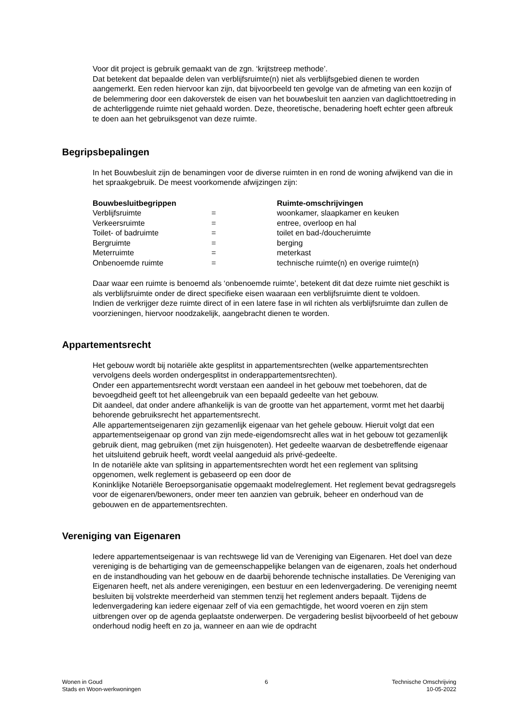Voor dit project is gebruik gemaakt van de zgn. ‘krijtstreep methode’.
Dat betekent dat bepaalde delen van verblijfsruimte(n) niet als verblijfsgebied dienen te worden aangemerkt. Een reden hiervoor kan zijn, dat bijvoorbeeld ten gevolge van de afmeting van een kozijn of de belemmering door een dakoverstek de eisen van het bouwbesluit ten aanzien van daglichttoetreding in de achterliggende ruimte niet gehaald worden. Deze, theoretische, benadering hoeft echter geen afbreuk te doen aan het gebruiksgenot van deze ruimte.
Begripsbepalingen
In het Bouwbesluit zijn de benamingen voor de diverse ruimten in en rond de woning afwijkend van die in het spraakgebruik. De meest voorkomende afwijzingen zijn:
| Bouwbesluitbegrippen | | Ruimte-omschrijvingen |
| --- | --- | --- |
| Verblijfsruimte | = | woonkamer, slaapkamer en keuken |
| Verkeersruimte | = | entree, overloop en hal |
| Toilet- of badruimte | = | toilet en bad-/doucheruimte |
| Bergruimte | = | berging |
| Meterruimte | = | meterkast |
| Onbenoemde ruimte | = | technische ruimte(n) en overige ruimte(n) |
Daar waar een ruimte is benoemd als ‘onbenoemde ruimte’, betekent dit dat deze ruimte niet geschikt is als verblijfsruimte onder de direct specifieke eisen waaraan een verblijfsruimte dient te voldoen.
Indien de verkrijger deze ruimte direct of in een latere fase in wil richten als verblijfsruimte dan zullen de voorzieningen, hiervoor noodzakelijk, aangebracht dienen te worden.
Appartementsrecht
Het gebouw wordt bij notariële akte gesplitst in appartementsrechten (welke appartementsrechten vervolgens deels worden ondergesplitst in onderappartementsrechten).
Onder een appartementsrecht wordt verstaan een aandeel in het gebouw met toebehoren, dat de bevoegdheid geeft tot het alleengebruik van een bepaald gedeelte van het gebouw.
Dit aandeel, dat onder andere afhankelijk is van de grootte van het appartement, vormt met het daarbij behorende gebruiksrecht het appartementsrecht.
Alle appartementseigenaren zijn gezamenlijk eigenaar van het gehele gebouw. Hieruit volgt dat een appartementseigenaar op grond van zijn mede-eigendomsrecht alles wat in het gebouw tot gezamenlijk gebruik dient, mag gebruiken (met zijn huisgenoten). Het gedeelte waarvan de desbetreffende eigenaar het uitsluitend gebruik heeft, wordt veelal aangeduid als privé-gedeelte.
In de notariële akte van splitsing in appartementsrechten wordt het een reglement van splitsing opgenomen, welk reglement is gebaseerd op een door de
Koninklijke Notariële Beroepsorganisatie opgemaakt modelreglement. Het reglement bevat gedragsregels voor de eigenaren/bewoners, onder meer ten aanzien van gebruik, beheer en onderhoud van de gebouwen en de appartementsrechten.
Vereniging van Eigenaren
Iedere appartementseigenaar is van rechtswege lid van de Vereniging van Eigenaren. Het doel van deze vereniging is de behartiging van de gemeenschappelijke belangen van de eigenaren, zoals het onderhoud en de instandhouding van het gebouw en de daarbij behorende technische installaties. De Vereniging van Eigenaren heeft, net als andere verenigingen, een bestuur en een ledenvergadering. De vereniging neemt besluiten bij volstrekte meerderheid van stemmen tenzij het reglement anders bepaalt. Tijdens de ledenvergadering kan iedere eigenaar zelf of via een gemachtigde, het woord voeren en zijn stem uitbrengen over op de agenda geplaatste onderwerpen. De vergadering beslist bijvoorbeeld of het gebouw onderhoud nodig heeft en zo ja, wanneer en aan wie de opdracht
Wonen in Goud
Stads en Woon-werkwoningen
6 Technische Omschrijving
10-05-2022